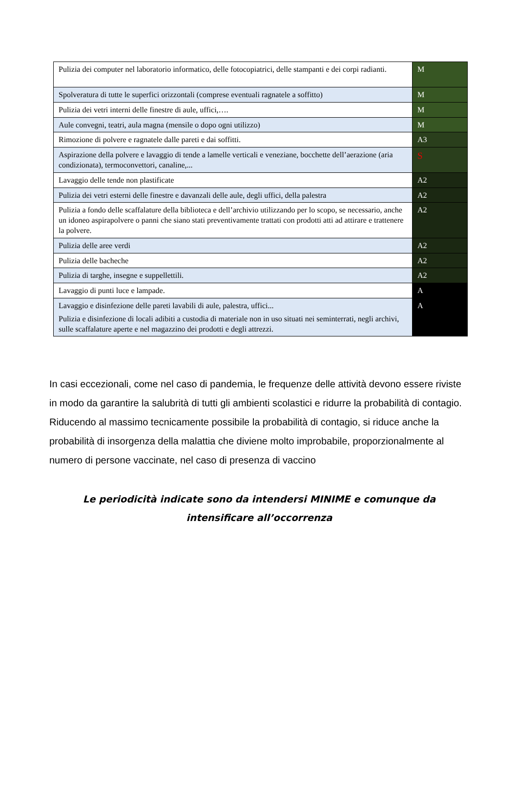| Pulizia dei computer nel laboratorio informatico, delle fotocopiatrici, delle stampanti e dei corpi radianti. | M |
| Spolveratura di tutte le superfici orizzontali (comprese eventuali ragnatele a soffitto) | M |
| Pulizia dei vetri interni delle finestre di aule, uffici,…. | M |
| Aule convegni, teatri, aula magna (mensile o dopo ogni utilizzo) | M |
| Rimozione di polvere e ragnatele dalle pareti e dai soffitti. | A3 |
| Aspirazione della polvere e lavaggio di tende a lamelle verticali e veneziane, bocchette dell’aerazione (aria condizionata), termoconvettori, canaline,... | S |
| Lavaggio delle tende non plastificate | A2 |
| Pulizia dei vetri esterni delle finestre e davanzali delle aule, degli uffici, della palestra | A2 |
| Pulizia a fondo delle scaffalature della biblioteca e dell’archivio utilizzando per lo scopo, se necessario, anche un idoneo aspirapolvere o panni che siano stati preventivamente trattati con prodotti atti ad attirare e trattenere la polvere. | A2 |
| Pulizia delle aree verdi | A2 |
| Pulizia delle bacheche | A2 |
| Pulizia di targhe, insegne e suppellettili. | A2 |
| Lavaggio di punti luce e lampade. | A |
| Lavaggio e disinfezione delle pareti lavabili di aule, palestra, uffici... Pulizia e disinfezione di locali adibiti a custodia di materiale non in uso situati nei seminterrati, negli archivi, sulle scaffalature aperte e nel magazzino dei prodotti e degli attrezzi. | A |
In casi eccezionali, come nel caso di pandemia, le frequenze delle attività devono essere riviste in modo da garantire la salubrità di tutti gli ambienti scolastici e ridurre la probabilità di contagio.
Riducendo al massimo tecnicamente possibile la probabilità di contagio, si riduce anche la probabilità di insorgenza della malattia che diviene molto improbabile, proporzionalmente al numero di persone vaccinate, nel caso di presenza di vaccino
Le periodicità indicate sono da intendersi MINIME e comunque da intensificare all’occorrenza